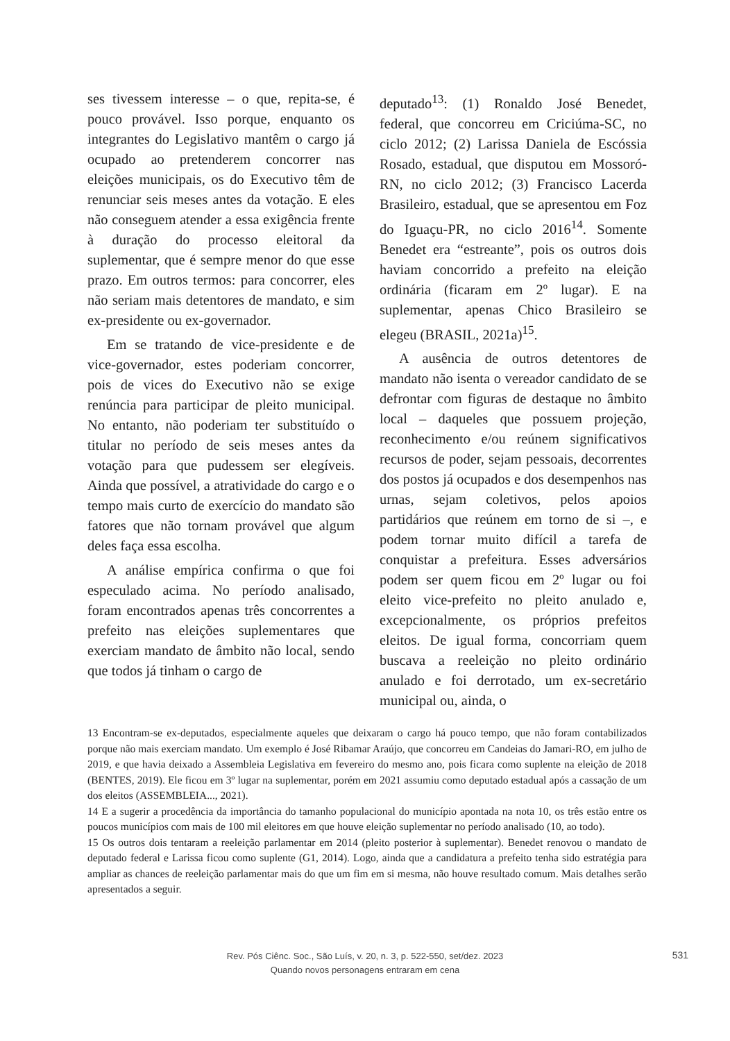ses tivessem interesse – o que, repita-se, é pouco provável. Isso porque, enquanto os integrantes do Legislativo mantêm o cargo já ocupado ao pretenderem concorrer nas eleições municipais, os do Executivo têm de renunciar seis meses antes da votação. E eles não conseguem atender a essa exigência frente à duração do processo eleitoral da suplementar, que é sempre menor do que esse prazo. Em outros termos: para concorrer, eles não seriam mais detentores de mandato, e sim ex-presidente ou ex-governador.
Em se tratando de vice-presidente e de vice-governador, estes poderiam concorrer, pois de vices do Executivo não se exige renúncia para participar de pleito municipal. No entanto, não poderiam ter substituído o titular no período de seis meses antes da votação para que pudessem ser elegíveis. Ainda que possível, a atratividade do cargo e o tempo mais curto de exercício do mandato são fatores que não tornam provável que algum deles faça essa escolha.
A análise empírica confirma o que foi especulado acima. No período analisado, foram encontrados apenas três concorrentes a prefeito nas eleições suplementares que exerciam mandato de âmbito não local, sendo que todos já tinham o cargo de
deputado<sup>13</sup>: (1) Ronaldo José Benedet, federal, que concorreu em Criciúma-SC, no ciclo 2012; (2) Larissa Daniela de Escóssia Rosado, estadual, que disputou em Mossoró-RN, no ciclo 2012; (3) Francisco Lacerda Brasileiro, estadual, que se apresentou em Foz do Iguaçu-PR, no ciclo 2016<sup>14</sup>. Somente Benedet era “estreante”, pois os outros dois haviam concorrido a prefeito na eleição ordinária (ficaram em 2º lugar). E na suplementar, apenas Chico Brasileiro se elegeu (BRASIL, 2021a)<sup>15</sup>.
A ausência de outros detentores de mandato não isenta o vereador candidato de se defrontar com figuras de destaque no âmbito local – daqueles que possuem projeção, reconhecimento e/ou reúnem significativos recursos de poder, sejam pessoais, decorrentes dos postos já ocupados e dos desempenhos nas urnas, sejam coletivos, pelos apoios partidários que reúnem em torno de si –, e podem tornar muito difícil a tarefa de conquistar a prefeitura. Esses adversários podem ser quem ficou em 2º lugar ou foi eleito vice-prefeito no pleito anulado e, excepcionalmente, os próprios prefeitos eleitos. De igual forma, concorriam quem buscava a reeleição no pleito ordinário anulado e foi derrotado, um ex-secretário municipal ou, ainda, o
13 Encontram-se ex-deputados, especialmente aqueles que deixaram o cargo há pouco tempo, que não foram contabilizados porque não mais exerciam mandato. Um exemplo é José Ribamar Araújo, que concorreu em Candeias do Jamari-RO, em julho de 2019, e que havia deixado a Assembleia Legislativa em fevereiro do mesmo ano, pois ficara como suplente na eleição de 2018 (BENTES, 2019). Ele ficou em 3º lugar na suplementar, porém em 2021 assumiu como deputado estadual após a cassação de um dos eleitos (ASSEMBLEIA..., 2021).
14 E a sugerir a procedência da importância do tamanho populacional do município apontada na nota 10, os três estão entre os poucos municípios com mais de 100 mil eleitores em que houve eleição suplementar no período analisado (10, ao todo).
15 Os outros dois tentaram a reeleição parlamentar em 2014 (pleito posterior à suplementar). Benedet renovou o mandato de deputado federal e Larissa ficou como suplente (G1, 2014). Logo, ainda que a candidatura a prefeito tenha sido estratégia para ampliar as chances de reeleição parlamentar mais do que um fim em si mesma, não houve resultado comum. Mais detalhes serão apresentados a seguir.
Rev. Pós Ciênc. Soc., São Luís, v. 20, n. 3, p. 522-550, set/dez. 2023
Quando novos personagens entraram em cena
531